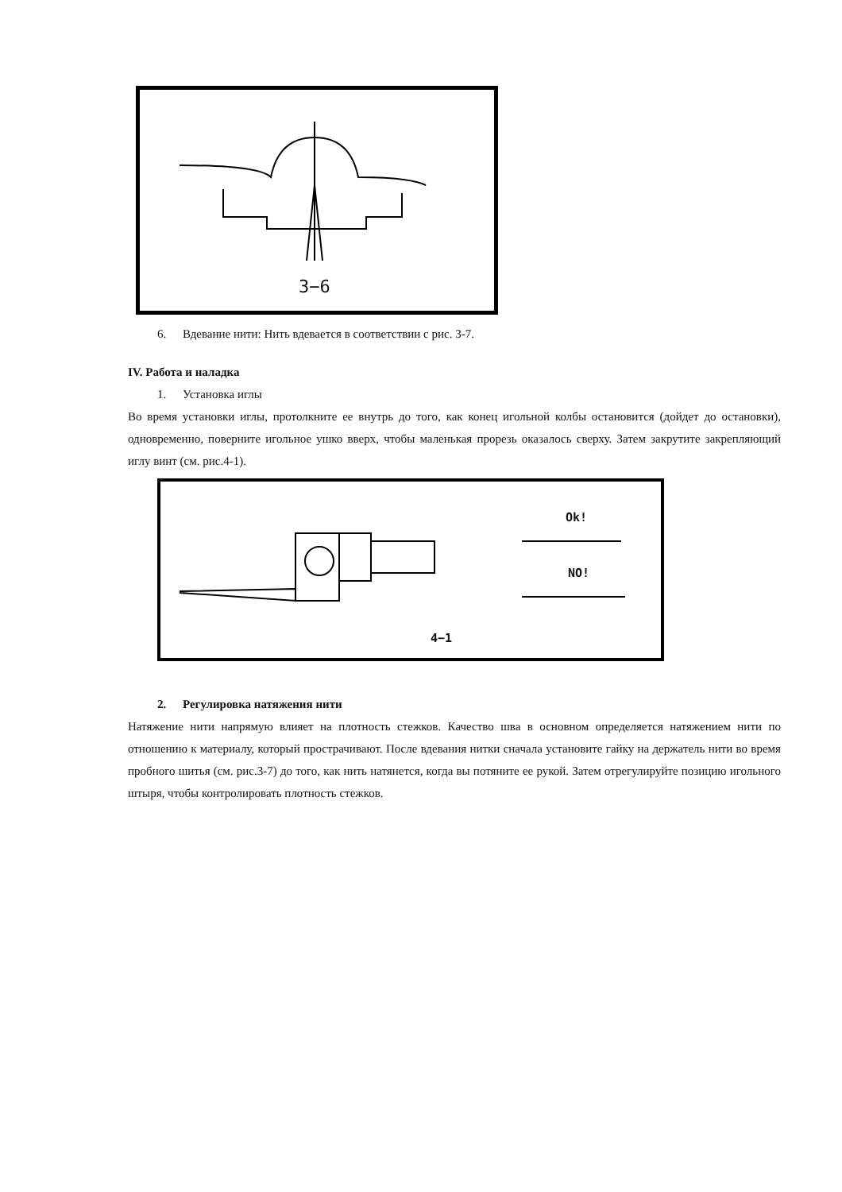3−6
6. Вдевание нити: Нить вдевается в соответствии с рис. 3-7.
IV. Работа и наладка
1. Установка иглы
Во время установки иглы, протолкните ее внутрь до того, как конец игольной колбы остановится (дойдет до остановки), одновременно, поверните игольное ушко вверх, чтобы маленькая прорезь оказалось сверху. Затем закрутите закрепляющий иглу винт (см. рис.4-1).
Ok!
NO!
4−1
2. Регулировка натяжения нити
Натяжение нити напрямую влияет на плотность стежков. Качество шва в основном определяется натяжением нити по отношению к материалу, который прострачивают. После вдевания нитки сначала установите гайку на держатель нити во время пробного шитья (см. рис.3-7) до того, как нить натянется, когда вы потяните ее рукой. Затем отрегулируйте позицию игольного штыря, чтобы контролировать плотность стежков.